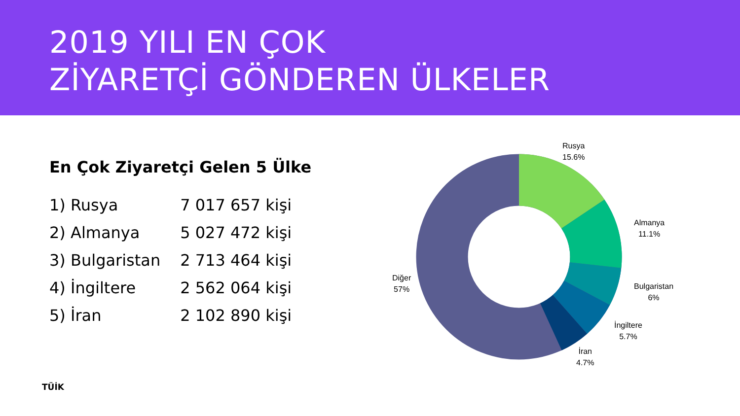2019 YILI EN ÇOK
ZİYARETÇİ GÖNDEREN ÜLKELER
En Çok Ziyaretçi Gelen 5 Ülke
| 1) Rusya | 7 017 657 kişi |
| 2) Almanya | 5 027 472 kişi |
| 3) Bulgaristan | 2 713 464 kişi |
| 4) İngiltere | 2 562 064 kişi |
| 5) İran | 2 102 890 kişi |
Rusya
15.6%
Almanya
11.1%
Bulgaristan
6%
İngiltere
5.7%
İran
4.7%
Diğer
57%
TÜİK